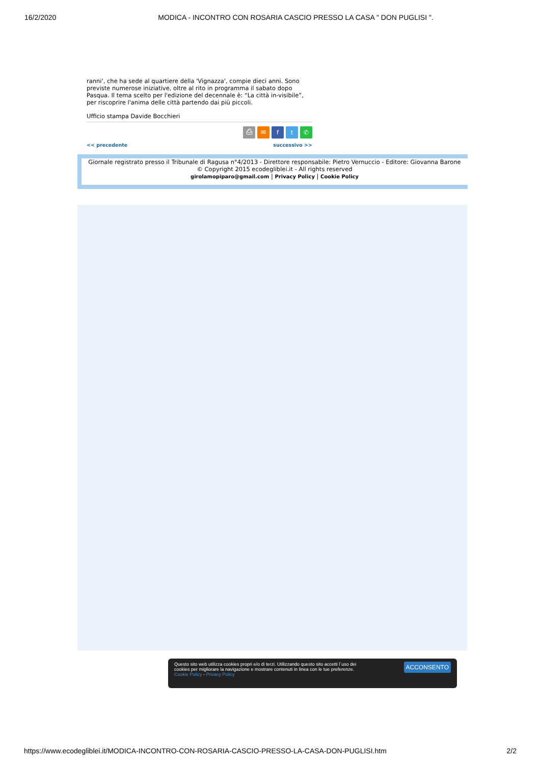16/2/2020 MODICA - INCONTRO CON ROSARIA CASCIO PRESSO LA CASA " DON PUGLISI ".
ranni', che ha sede al quartiere della 'Vignazza', compie dieci anni. Sono previste numerose iniziative, oltre al rito in programma il sabato dopo Pasqua. Il tema scelto per l'edizione del decennale è: “La città in-visibile”, per riscoprire l'anima delle città partendo dai più piccoli.
Ufficio stampa Davide Bocchieri
⎙ ✉ ft ✆
<< precedente successivo >>
Giornale registrato presso il Tribunale di Ragusa n°4/2013 - Direttore responsabile: Pietro Vernuccio - Editore: Giovanna Barone
© Copyright 2015 ecodegliblei.it - All rights reserved
girolamopiparo@gmail.com | Privacy Policy | Cookie Policy
Questo sito web utilizza cookies propri e/o di terzi. Utilizzando questo sito accetti l´uso dei
cookies per migliorare la navigazione e mostrare contenuti in linea con le tue preferenze.
Cookie Policy - Privacy Policy
ACCONSENTO
https://www.ecodegliblei.it/MODICA-INCONTRO-CON-ROSARIA-CASCIO-PRESSO-LA-CASA-DON-PUGLISI.htm 2/2